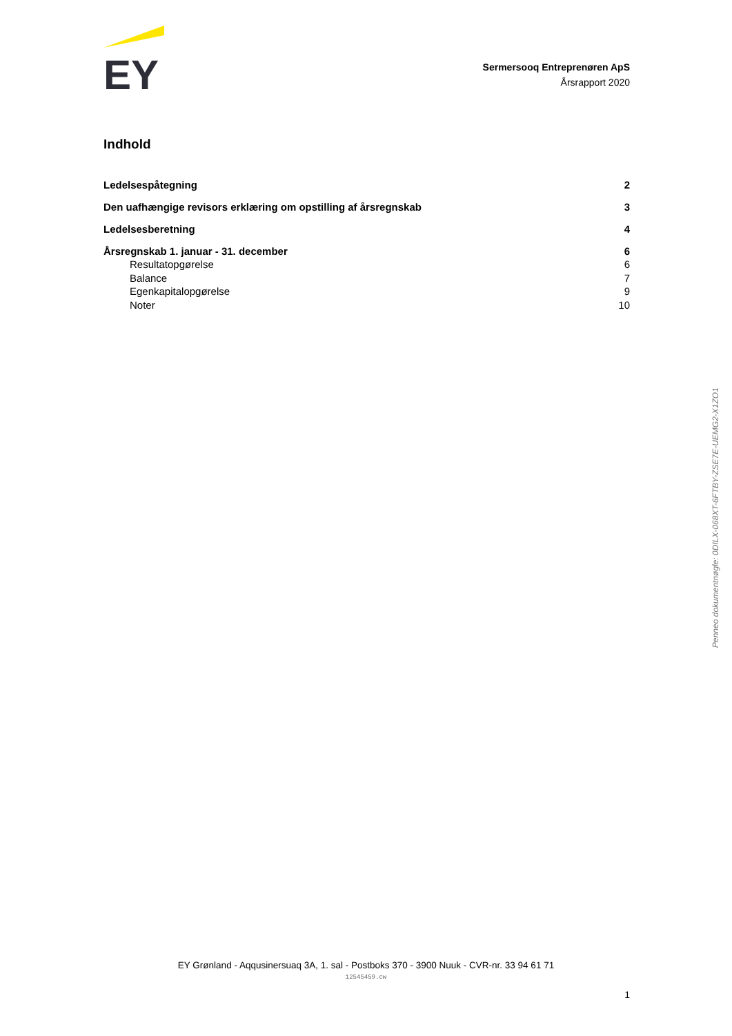EY
Sermersooq Entreprenøren ApS
Årsrapport 2020
Indhold
Ledelsespåtegning 2
Den uafhængige revisors erklæring om opstilling af årsregnskab 3
Ledelsesberetning 4
Årsregnskab 1. januar - 31. december 6
Resultatopgørelse 6
Balance 7
Egenkapitalopgørelse 9
Noter 10
Penneo dokumentnøgle: 0DILX-068XT-6FTBY-ZSE7E-UEMG2-X1ZO1
EY Grønland - Aqqusinersuaq 3A, 1. sal - Postboks 370 - 3900 Nuuk - CVR-nr. 33 94 61 71
12545459.cw
1